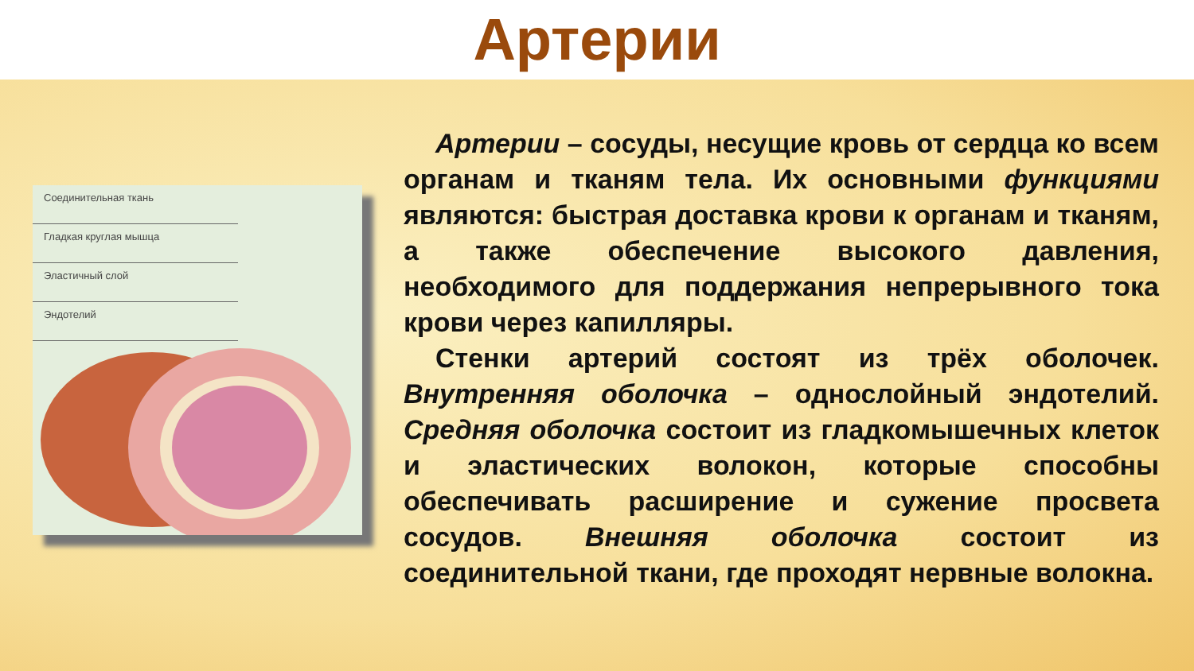Артерии
Соединительная ткань
Гладкая круглая мышца
Эластичный слой
Эндотелий
Артерии – сосуды, несущие кровь от сердца ко всем органам и тканям тела. Их основными функциями являются: быстрая доставка крови к органам и тканям, а также обеспечение высокого давления, необходимого для поддержания непрерывного тока крови через капилляры.
Стенки артерий состоят из трёх оболочек. Внутренняя оболочка – однослойный эндотелий. Средняя оболочка состоит из гладкомышечных клеток и эластических волокон, которые способны обеспечивать расширение и сужение просвета сосудов. Внешняя оболочка состоит из соединительной ткани, где проходят нервные волокна.